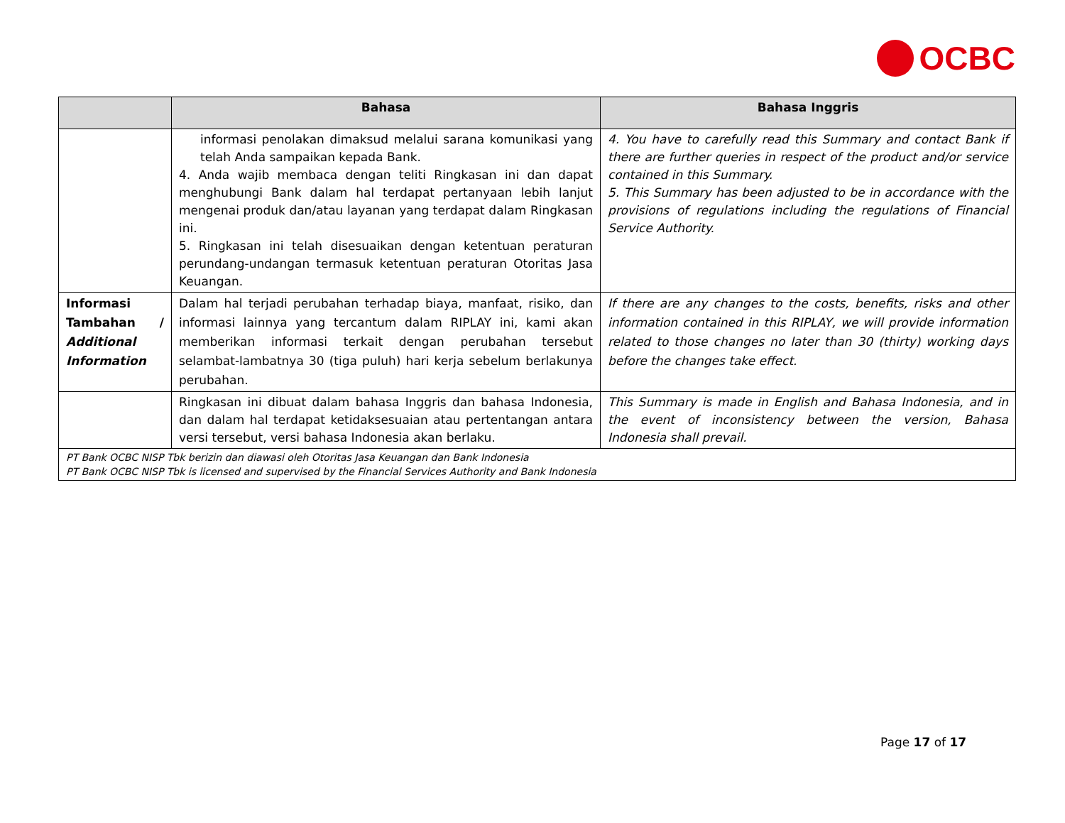OCBC
| | Bahasa | Bahasa Inggris |
| --- | --- | --- |
| | informasi penolakan dimaksud melalui sarana komunikasi yang telah Anda sampaikan kepada Bank. 4. Anda wajib membaca dengan teliti Ringkasan ini dan dapat menghubungi Bank dalam hal terdapat pertanyaan lebih lanjut mengenai produk dan/atau layanan yang terdapat dalam Ringkasan ini. 5. Ringkasan ini telah disesuaikan dengan ketentuan peraturan perundang-undangan termasuk ketentuan peraturan Otoritas Jasa Keuangan. | 4. You have to carefully read this Summary and contact Bank if there are further queries in respect of the product and/or service contained in this Summary. 5. This Summary has been adjusted to be in accordance with the provisions of regulations including the regulations of Financial Service Authority. |
| Informasi Tambahan / Additional Information | Dalam hal terjadi perubahan terhadap biaya, manfaat, risiko, dan informasi lainnya yang tercantum dalam RIPLAY ini, kami akan memberikan informasi terkait dengan perubahan tersebut selambat-lambatnya 30 (tiga puluh) hari kerja sebelum berlakunya perubahan. | If there are any changes to the costs, benefits, risks and other information contained in this RIPLAY, we will provide information related to those changes no later than 30 (thirty) working days before the changes take effect. |
| | Ringkasan ini dibuat dalam bahasa Inggris dan bahasa Indonesia, dan dalam hal terdapat ketidaksesuaian atau pertentangan antara versi tersebut, versi bahasa Indonesia akan berlaku. | This Summary is made in English and Bahasa Indonesia, and in the event of inconsistency between the version, Bahasa Indonesia shall prevail. |
| PT Bank OCBC NISP Tbk berizin dan diawasi oleh Otoritas Jasa Keuangan dan Bank Indonesia PT Bank OCBC NISP Tbk is licensed and supervised by the Financial Services Authority and Bank Indonesia | | |
Page 17 of 17